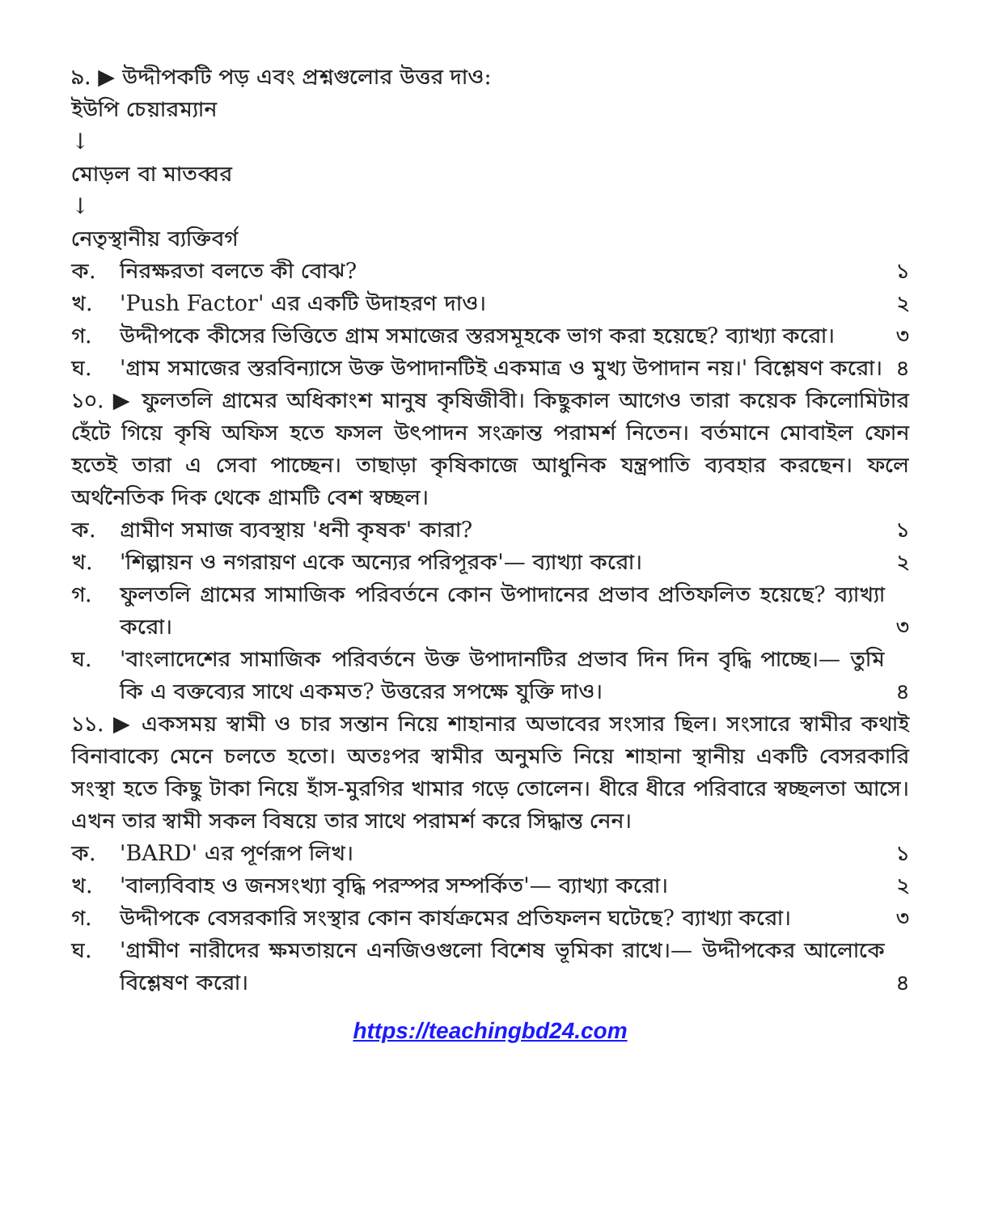৯. ▶ উদ্দীপকটি পড় এবং প্রশ্নগুলোর উত্তর দাও:
ইউপি চেয়ারম্যান
↓
মোড়ল বা মাতব্বর
↓
নেতৃস্থানীয় ব্যক্তিবর্গ
ক. নিরক্ষরতা বলতে কী বোঝ? ১
খ. 'Push Factor' এর একটি উদাহরণ দাও। ২
গ. উদ্দীপকে কীসের ভিত্তিতে গ্রাম সমাজের স্তরসমূহকে ভাগ করা হয়েছে? ব্যাখ্যা করো। ৩
ঘ. 'গ্রাম সমাজের স্তরবিন্যাসে উক্ত উপাদানটিই একমাত্র ও মুখ্য উপাদান নয়।' বিশ্লেষণ করো। ৪
১০. ▶ ফুলতলি গ্রামের অধিকাংশ মানুষ কৃষিজীবী। কিছুকাল আগেও তারা কয়েক কিলোমিটার হেঁটে গিয়ে কৃষি অফিস হতে ফসল উৎপাদন সংক্রান্ত পরামর্শ নিতেন। বর্তমানে মোবাইল ফোন হতেই তারা এ সেবা পাচ্ছেন। তাছাড়া কৃষিকাজে আধুনিক যন্ত্রপাতি ব্যবহার করছেন। ফলে অর্থনৈতিক দিক থেকে গ্রামটি বেশ স্বচ্ছল।
ক. গ্রামীণ সমাজ ব্যবস্থায় 'ধনী কৃষক' কারা? ১
খ. 'শিল্পায়ন ও নগরায়ণ একে অন্যের পরিপূরক'— ব্যাখ্যা করো। ২
গ. ফুলতলি গ্রামের সামাজিক পরিবর্তনে কোন উপাদানের প্রভাব প্রতিফলিত হয়েছে? ব্যাখ্যা করো। ৩
ঘ. 'বাংলাদেশের সামাজিক পরিবর্তনে উক্ত উপাদানটির প্রভাব দিন দিন বৃদ্ধি পাচ্ছে।— তুমি কি এ বক্তব্যের সাথে একমত? উত্তরের সপক্ষে যুক্তি দাও। ৪
১১. ▶ একসময় স্বামী ও চার সন্তান নিয়ে শাহানার অভাবের সংসার ছিল। সংসারে স্বামীর কথাই বিনাবাক্যে মেনে চলতে হতো। অতঃপর স্বামীর অনুমতি নিয়ে শাহানা স্থানীয় একটি বেসরকারি সংস্থা হতে কিছু টাকা নিয়ে হাঁস-মুরগির খামার গড়ে তোলেন। ধীরে ধীরে পরিবারে স্বচ্ছলতা আসে। এখন তার স্বামী সকল বিষয়ে তার সাথে পরামর্শ করে সিদ্ধান্ত নেন।
ক. 'BARD' এর পূর্ণরূপ লিখ। ১
খ. 'বাল্যবিবাহ ও জনসংখ্যা বৃদ্ধি পরস্পর সম্পর্কিত'— ব্যাখ্যা করো। ২
গ. উদ্দীপকে বেসরকারি সংস্থার কোন কার্যক্রমের প্রতিফলন ঘটেছে? ব্যাখ্যা করো। ৩
ঘ. 'গ্রামীণ নারীদের ক্ষমতায়নে এনজিওগুলো বিশেষ ভূমিকা রাখে।— উদ্দীপকের আলোকে বিশ্লেষণ করো। ৪
https://teachingbd24.com